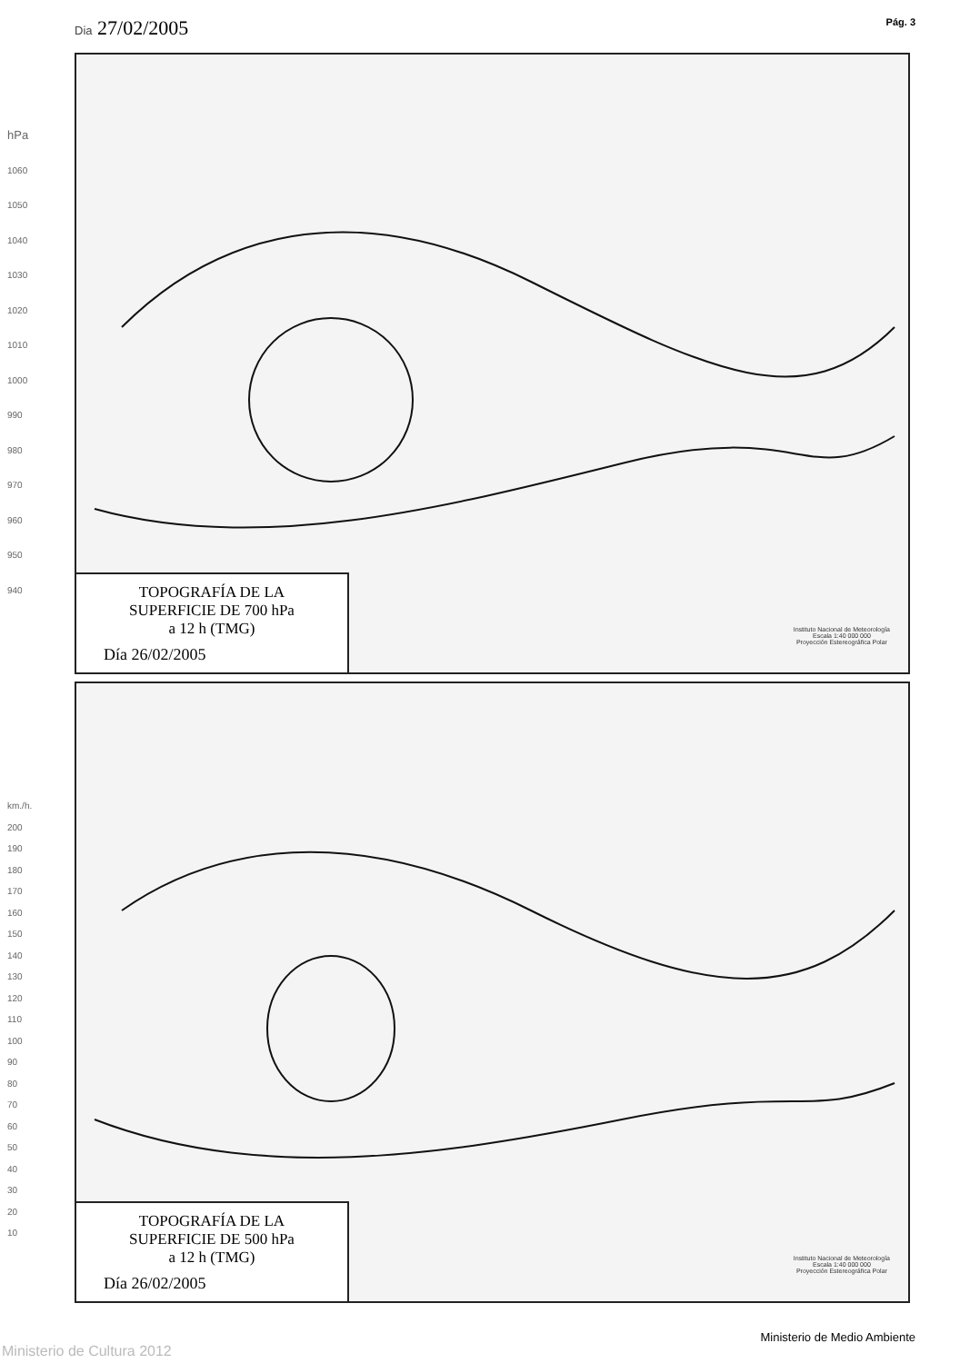Dia 27/02/2005
Pág. 3
hPa
1060
1050
1040
1030
1020
1010
1000
990
980
970
960
950
940
TOPOGRAFÍA DE LA
SUPERFICIE DE 700 hPa
a 12 h (TMG)
Día 26/02/2005
Instituto Nacional de Meteorología
Escala 1:40 000 000
Proyección Estereográfica Polar
km./h.
200
190
180
170
160
150
140
130
120
110
100
90
80
70
60
50
40
30
20
10
TOPOGRAFÍA DE LA
SUPERFICIE DE 500 hPa
a 12 h (TMG)
Día 26/02/2005
Instituto Nacional de Meteorología
Escala 1:40 000 000
Proyección Estereográfica Polar
Ministerio de Cultura 2012
Ministerio de Medio Ambiente